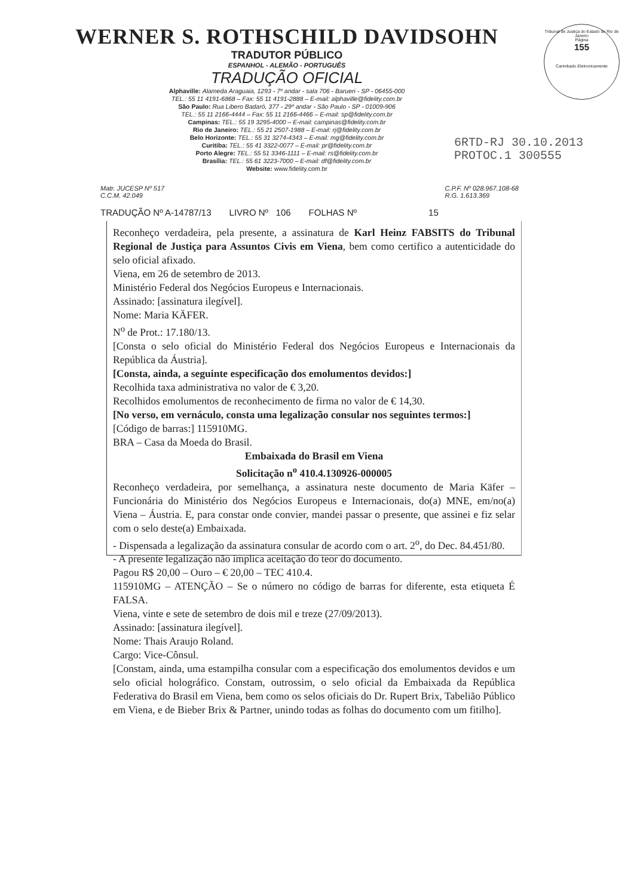Tribunal de Justiça do Estado do Rio de Janeiro
Página
155
Carimbado Eletronicamente
6RTD-RJ 30.10.2013
PROTOC.1 300555
WERNER S. ROTHSCHILD DAVIDSOHN
TRADUTOR PÚBLICO
ESPANHOL - ALEMÃO - PORTUGUÊS
TRADUÇÃO OFICIAL
Alphaville: Alameda Araguaia, 1293 - 7º andar - sala 706 - Barueri - SP - 06455-000
TEL.: 55 11 4191-6868 – Fax: 55 11 4191-2888 – E-mail: alphaville@fidelity.com.br
São Paulo: Rua Libero Badaró, 377 - 29º andar - São Paulo - SP - 01009-906
TEL.: 55 11 2166-4444 – Fax: 55 11 2166-4466 – E-mail: sp@fidelity.com.br
Campinas: TEL.: 55 19 3295-4000 – E-mail: campinas@fidelity.com.br
Rio de Janeiro: TEL.: 55 21 2507-1988 – E-mail: rj@fidelity.com.br
Belo Horizonte: TEL.: 55 31 3274-4343 – E-mail: mg@fidelity.com.br
Curitiba: TEL.: 55 41 3322-0077 – E-mail: pr@fidelity.com.br
Porto Alegre: TEL.: 55 51 3346-1111 – E-mail: rs@fidelity.com.br
Brasília: TEL.: 55 61 3223-7000 – E-mail: df@fidelity.com.br
Website: www.fidelity.com.br
Matr. JUCESP Nº 517
C.C.M. 42.049
C.P.F. Nº 028.967.108-68
R.G. 1.613.369
TRADUÇÃO Nº A-14787/13 LIVRO Nº 106 FOLHAS Nº 15
Reconheço verdadeira, pela presente, a assinatura de Karl Heinz FABSITS do Tribunal Regional de Justiça para Assuntos Civis em Viena, bem como certifico a autenticidade do selo oficial afixado.
Viena, em 26 de setembro de 2013.
Ministério Federal dos Negócios Europeus e Internacionais.
Assinado: [assinatura ilegível].
Nome: Maria KÄFER.
N<sup>o</sup> de Prot.: 17.180/13.
[Consta o selo oficial do Ministério Federal dos Negócios Europeus e Internacionais da República da Áustria].
[Consta, ainda, a seguinte especificação dos emolumentos devidos:]
Recolhida taxa administrativa no valor de € 3,20.
Recolhidos emolumentos de reconhecimento de firma no valor de € 14,30.
[No verso, em vernáculo, consta uma legalização consular nos seguintes termos:]
[Código de barras:] 115910MG.
BRA – Casa da Moeda do Brasil.
Embaixada do Brasil em Viena
Solicitação n<sup>o</sup> 410.4.130926-000005
Reconheço verdadeira, por semelhança, a assinatura neste documento de Maria Käfer – Funcionária do Ministério dos Negócios Europeus e Internacionais, do(a) MNE, em/no(a) Viena – Áustria. E, para constar onde convier, mandei passar o presente, que assinei e fiz selar com o selo deste(a) Embaixada.
- Dispensada a legalização da assinatura consular de acordo com o art. 2<sup>o</sup>, do Dec. 84.451/80.
- A presente legalização não implica aceitação do teor do documento.
Pagou R$ 20,00 – Ouro – € 20,00 – TEC 410.4.
115910MG – ATENÇÃO – Se o número no código de barras for diferente, esta etiqueta É FALSA.
Viena, vinte e sete de setembro de dois mil e treze (27/09/2013).
Assinado: [assinatura ilegível].
Nome: Thais Araujo Roland.
Cargo: Vice-Cônsul.
[Constam, ainda, uma estampilha consular com a especificação dos emolumentos devidos e um selo oficial holográfico. Constam, outrossim, o selo oficial da Embaixada da República Federativa do Brasil em Viena, bem como os selos oficiais do Dr. Rupert Brix, Tabelião Público em Viena, e de Bieber Brix & Partner, unindo todas as folhas do documento com um fitilho].